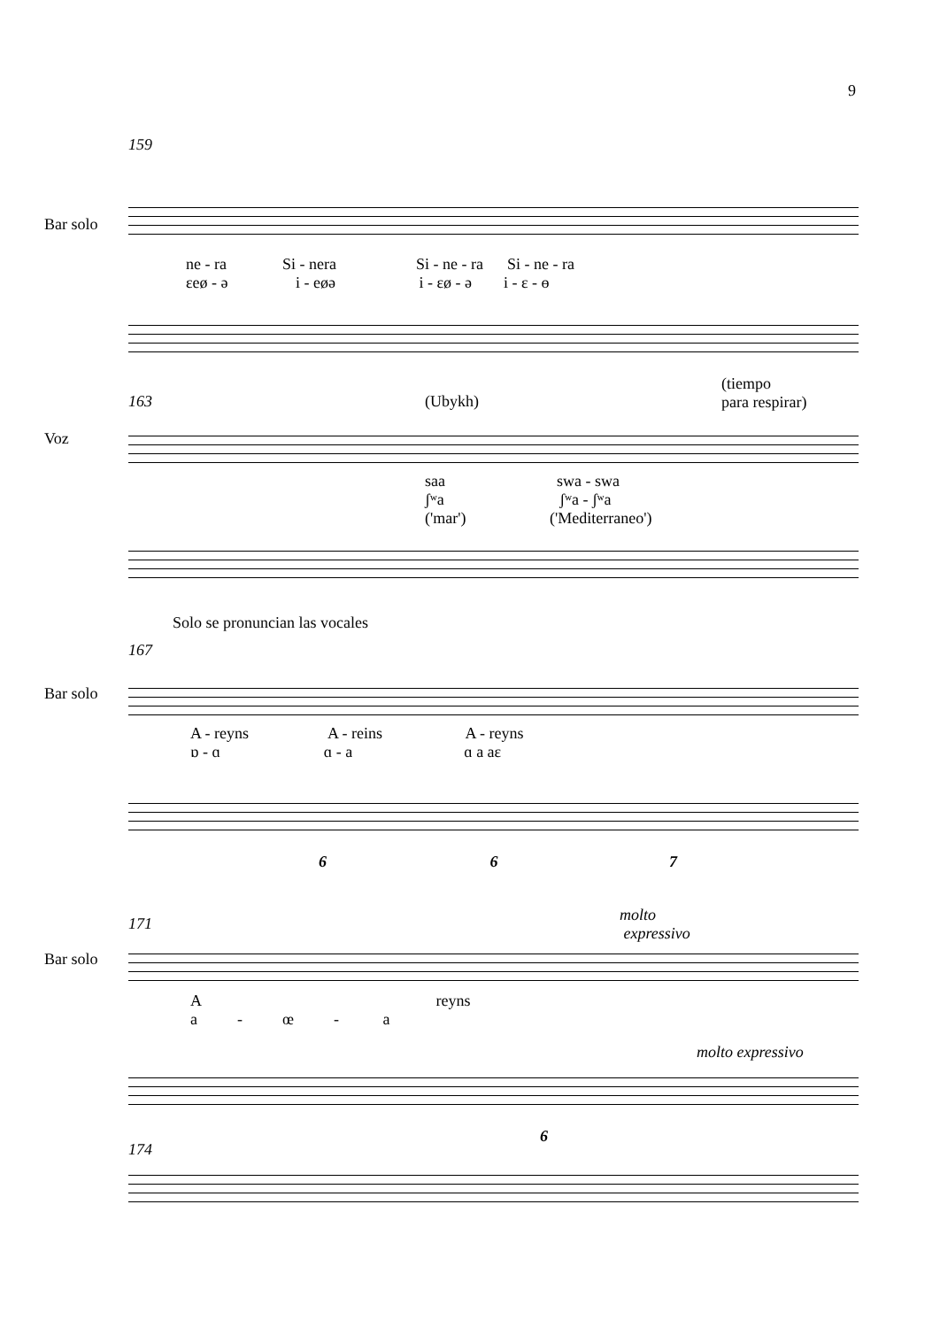9
159
Bar solo
ne - ra Si - nera Si - ne - ra Si - ne - ra
εeø - ə i - eøə i - εø - ə i - ε - ɵ
(tiempo
para respirar)
163 (Ubykh)
Voz
saa swa - swa
ʃʷa ʃʷa - ʃʷa
('mar') ('Mediterraneo')
Solo se pronuncian las vocales
167
Bar solo
A - reyns A - reins A - reyns
ɒ - ɑ ɑ - a ɑ a aɛ
6 6 7
molto
expressivo
171
Bar solo
A reyns
a - œ - a
molto expressivo
6
174